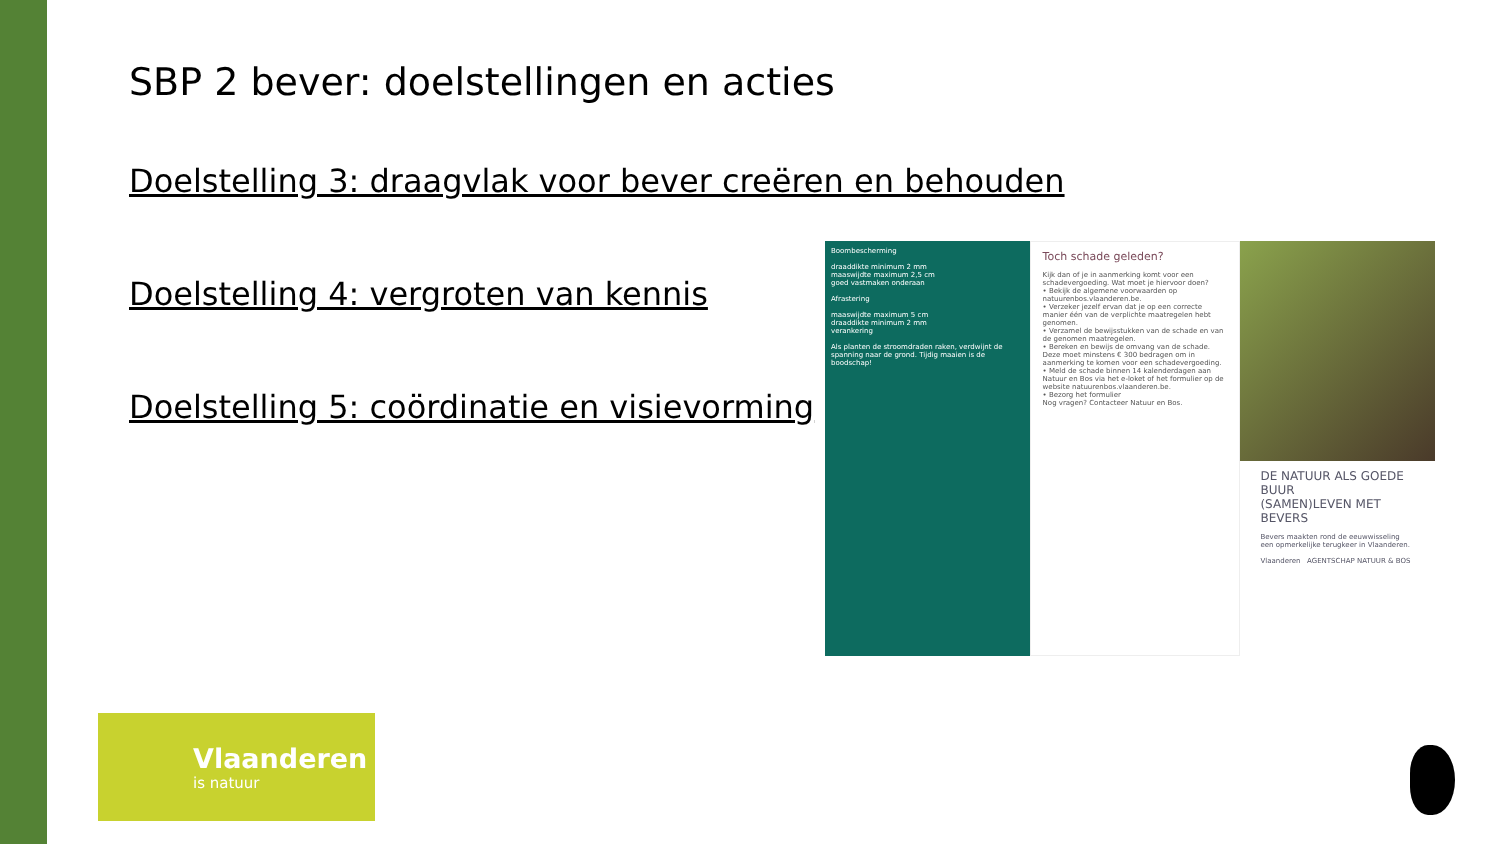SBP 2 bever: doelstellingen en acties
Doelstelling 3: draagvlak voor bever creëren en behouden
Doelstelling 4: vergroten van kennis
Doelstelling 5: coördinatie en visievorming
Boombescherming
draaddikte minimum 2 mm
maaswijdte maximum 2,5 cm
goed vastmaken onderaan
Afrastering
maaswijdte maximum 5 cm
draaddikte minimum 2 mm
verankering
Als planten de stroomdraden raken, verdwijnt de spanning naar de grond. Tijdig maaien is de boodschap!
Toch schade geleden?
Kijk dan of je in aanmerking komt voor een schadevergoeding. Wat moet je hiervoor doen?
• Bekijk de algemene voorwaarden op natuurenbos.vlaanderen.be.
• Verzeker jezelf ervan dat je op een correcte manier één van de verplichte maatregelen hebt genomen.
• Verzamel de bewijsstukken van de schade en van de genomen maatregelen.
• Bereken en bewijs de omvang van de schade. Deze moet minstens € 300 bedragen om in aanmerking te komen voor een schadevergoeding.
• Meld de schade binnen 14 kalenderdagen aan Natuur en Bos via het e-loket of het formulier op de website natuurenbos.vlaanderen.be.
• Bezorg het formulier
Nog vragen? Contacteer Natuur en Bos.
DE NATUUR ALS GOEDE BUUR
(SAMEN)LEVEN MET BEVERS
Bevers maakten rond de eeuwwisseling een opmerkelijke terugkeer in Vlaanderen.
Vlaanderen AGENTSCHAP NATUUR & BOS
Vlaanderen
is natuur